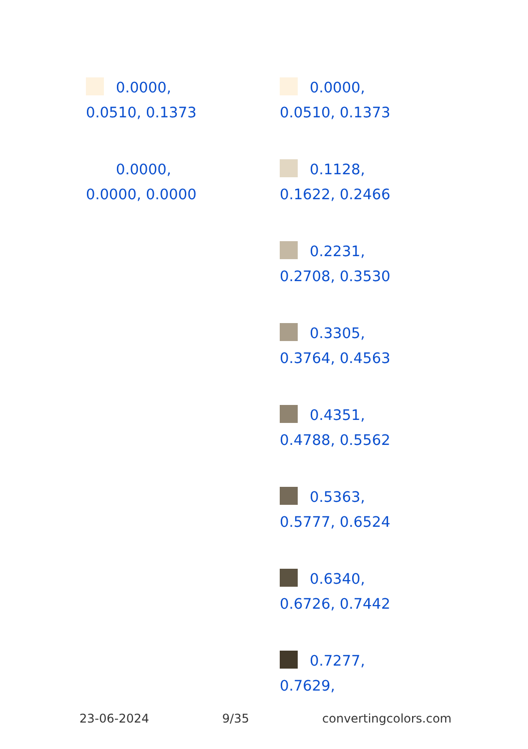0.0000, 0.0510, 0.1373
0.0000, 0.0000, 0.0000
0.0000, 0.0510, 0.1373
0.1128, 0.1622, 0.2466
0.2231, 0.2708, 0.3530
0.3305, 0.3764, 0.4563
0.4351, 0.4788, 0.5562
0.5363, 0.5777, 0.6524
0.6340, 0.6726, 0.7442
0.7277, 0.7629,
23-06-2024 9/35 convertingcolors.com